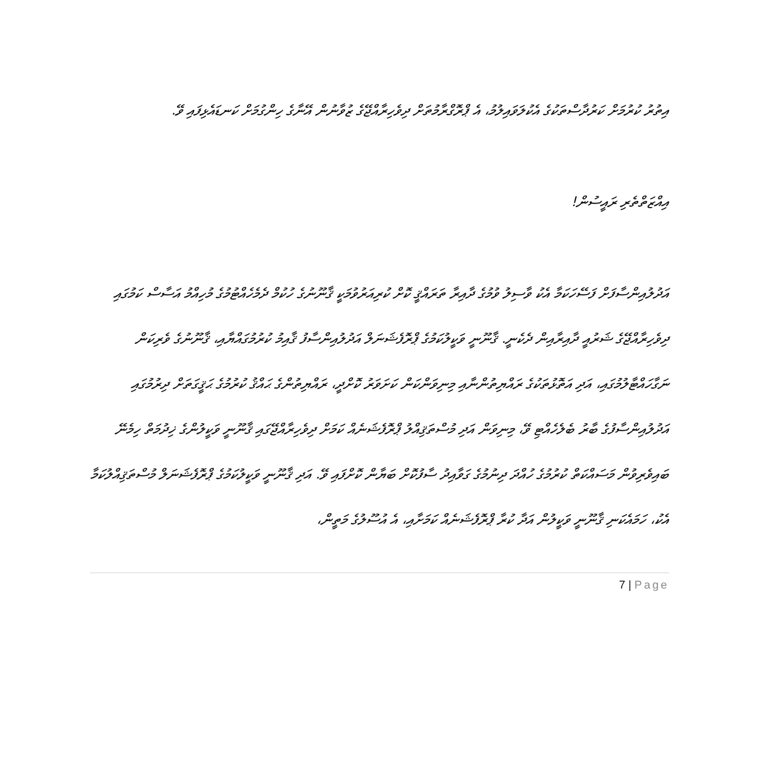އިތުރު ކުރުމަށް ކަރުދާސްތަކުގެ އެކުލަވައިލުމު، އެ ޕްރޮގްރާމުތަށް ދިވެހިރާއްޖޭގެ ޒުވާނުން އޭނާގެ ހިންގުމަށް ކަނޑައެޅިފައި ވޭ.
އިއްޒަތްތެރި ރައީސުން!
އަދުލުއިންސާފަށް ފަސޭހަކަމާ އެކު ވާސިލު ވުމުގެ ދާއިރާ ތަރައްޤީ ކޮށް ކުރިއަރުވުމަކީ ޤާނޫނުގެ ހުކުމް ދެމެހެއްޓުމުގެ މުހިއްމު އަސާސް ކަމުގައި ދިވެހިރާއްޖޭގެ ޝަރުއީ ދާއިރާއިން ދެކެނީ. ޤާނޫނީ ވަކީލުކަމުގެ ޕްރޮފެޝަނަލް އަދުލުއިންސާފު ޤާއިމު ކުރުމުގައްޔާއި، ޤާނޫނުގެ ވެރިކަން ނަގާހައްޓާލުމުގައި، އަދި އަތޮޅުތަކުގެ ރައްޔިތުންނާއި މިނިވަންކަން ކަށަވަރު ކޮށްދީ، ރައްޔިތުންގެ ޙައްޤު ކުރުމުގެ ޙަޤީގަތަށް ދިރުމުގައި އަދުލުއިންސާފުގެ ބާރު ބެލެހެއްޓި ވޭ، މިނިވަން އަދި މުސްތަޤިއްލު ޕްރޮފެޝަނެއް ކަމަށް ދިވެހިރާއްޖޭގައި ޤާނޫނީ ވަކީލުންގެ ޚިދުމަތް ހިމެނޭ ބައިވެރިވުން މަސައްކަތް ކުރުމުގެ ހުއްދަ ދިނުމުގެ ގަވާއިދު ސާފުކޮށް ބަޔާން ކޮށްފައި ވޭ. އަދި ޤާނޫނީ ވަކީލުކަމުގެ ޕްރޮފެޝަނަލް މުސްތަޤިއްލުކަމާ އެކު، ހަމައެކަނި ޤާނޫނީ ވަކީލުން އަދާ ކުރާ ޕްރޮފެޝަނެއް ކަމަށާއި، އެ އުސޫލުގެ މަތީން،
7 | Page